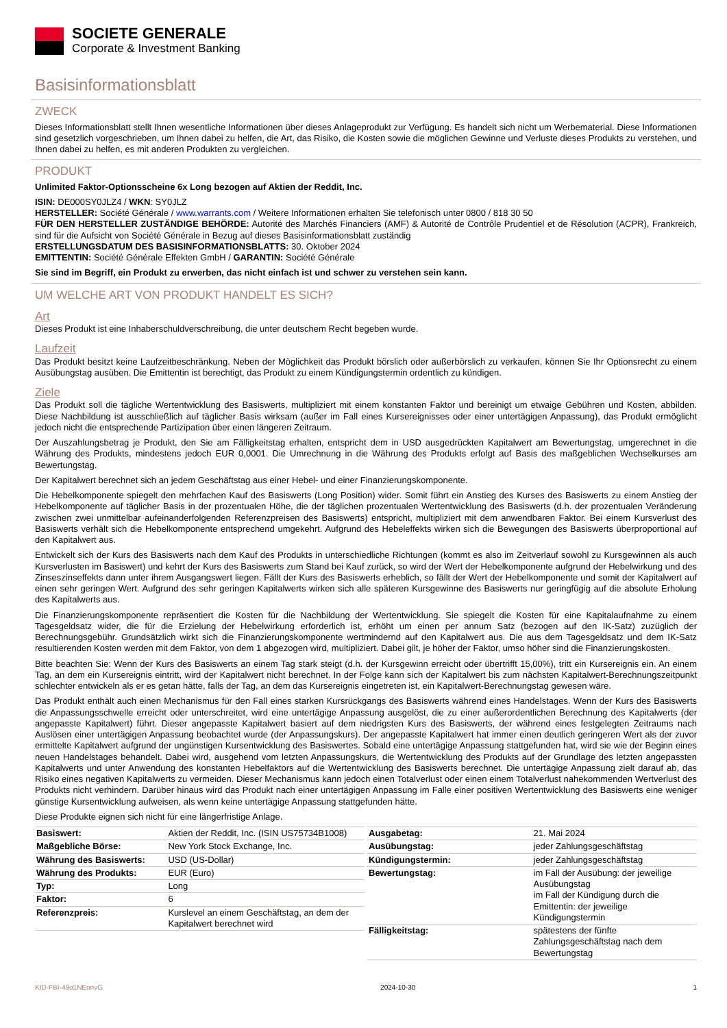SOCIETE GENERALE
Corporate & Investment Banking
Basisinformationsblatt
ZWECK
Dieses Informationsblatt stellt Ihnen wesentliche Informationen über dieses Anlageprodukt zur Verfügung. Es handelt sich nicht um Werbematerial. Diese Informationen sind gesetzlich vorgeschrieben, um Ihnen dabei zu helfen, die Art, das Risiko, die Kosten sowie die möglichen Gewinne und Verluste dieses Produkts zu verstehen, und Ihnen dabei zu helfen, es mit anderen Produkten zu vergleichen.
PRODUKT
Unlimited Faktor-Optionsscheine 6x Long bezogen auf Aktien der Reddit, Inc.
ISIN: DE000SY0JLZ4 / WKN: SY0JLZ
HERSTELLER: Société Générale / www.warrants.com / Weitere Informationen erhalten Sie telefonisch unter 0800 / 818 30 50
FÜR DEN HERSTELLER ZUSTÄNDIGE BEHÖRDE: Autorité des Marchés Financiers (AMF) & Autorité de Contrôle Prudentiel et de Résolution (ACPR), Frankreich, sind für die Aufsicht von Société Générale in Bezug auf dieses Basisinformationsblatt zuständig
ERSTELLUNGSDATUM DES BASISINFORMATIONSBLATTS: 30. Oktober 2024
EMITTENTIN: Société Générale Effekten GmbH / GARANTIN: Société Générale
Sie sind im Begriff, ein Produkt zu erwerben, das nicht einfach ist und schwer zu verstehen sein kann.
UM WELCHE ART VON PRODUKT HANDELT ES SICH?
Art
Dieses Produkt ist eine Inhaberschuldverschreibung, die unter deutschem Recht begeben wurde.
Laufzeit
Das Produkt besitzt keine Laufzeitbeschränkung. Neben der Möglichkeit das Produkt börslich oder außerbörslich zu verkaufen, können Sie Ihr Optionsrecht zu einem Ausübungstag ausüben. Die Emittentin ist berechtigt, das Produkt zu einem Kündigungstermin ordentlich zu kündigen.
Ziele
Das Produkt soll die tägliche Wertentwicklung des Basiswerts, multipliziert mit einem konstanten Faktor und bereinigt um etwaige Gebühren und Kosten, abbilden. Diese Nachbildung ist ausschließlich auf täglicher Basis wirksam (außer im Fall eines Kursereignisses oder einer untertägigen Anpassung), das Produkt ermöglicht jedoch nicht die entsprechende Partizipation über einen längeren Zeitraum.
Der Auszahlungsbetrag je Produkt, den Sie am Fälligkeitstag erhalten, entspricht dem in USD ausgedrückten Kapitalwert am Bewertungstag, umgerechnet in die Währung des Produkts, mindestens jedoch EUR 0,0001. Die Umrechnung in die Währung des Produkts erfolgt auf Basis des maßgeblichen Wechselkurses am Bewertungstag.
Der Kapitalwert berechnet sich an jedem Geschäftstag aus einer Hebel- und einer Finanzierungskomponente.
Die Hebelkomponente spiegelt den mehrfachen Kauf des Basiswerts (Long Position) wider. Somit führt ein Anstieg des Kurses des Basiswerts zu einem Anstieg der Hebelkomponente auf täglicher Basis in der prozentualen Höhe, die der täglichen prozentualen Wertentwicklung des Basiswerts (d.h. der prozentualen Veränderung zwischen zwei unmittelbar aufeinanderfolgenden Referenzpreisen des Basiswerts) entspricht, multipliziert mit dem anwendbaren Faktor. Bei einem Kursverlust des Basiswerts verhält sich die Hebelkomponente entsprechend umgekehrt. Aufgrund des Hebeleffekts wirken sich die Bewegungen des Basiswerts überproportional auf den Kapitalwert aus.
Entwickelt sich der Kurs des Basiswerts nach dem Kauf des Produkts in unterschiedliche Richtungen (kommt es also im Zeitverlauf sowohl zu Kursgewinnen als auch Kursverlusten im Basiswert) und kehrt der Kurs des Basiswerts zum Stand bei Kauf zurück, so wird der Wert der Hebelkomponente aufgrund der Hebelwirkung und des Zinseszinseffekts dann unter ihrem Ausgangswert liegen. Fällt der Kurs des Basiswerts erheblich, so fällt der Wert der Hebelkomponente und somit der Kapitalwert auf einen sehr geringen Wert. Aufgrund des sehr geringen Kapitalwerts wirken sich alle späteren Kursgewinne des Basiswerts nur geringfügig auf die absolute Erholung des Kapitalwerts aus.
Die Finanzierungskomponente repräsentiert die Kosten für die Nachbildung der Wertentwicklung. Sie spiegelt die Kosten für eine Kapitalaufnahme zu einem Tagesgeldsatz wider, die für die Erzielung der Hebelwirkung erforderlich ist, erhöht um einen per annum Satz (bezogen auf den IK-Satz) zuzüglich der Berechnungsgebühr. Grundsätzlich wirkt sich die Finanzierungskomponente wertmindernd auf den Kapitalwert aus. Die aus dem Tagesgeldsatz und dem IK-Satz resultierenden Kosten werden mit dem Faktor, von dem 1 abgezogen wird, multipliziert. Dabei gilt, je höher der Faktor, umso höher sind die Finanzierungskosten.
Bitte beachten Sie: Wenn der Kurs des Basiswerts an einem Tag stark steigt (d.h. der Kursgewinn erreicht oder übertrifft 15,00%), tritt ein Kursereignis ein. An einem Tag, an dem ein Kursereignis eintritt, wird der Kapitalwert nicht berechnet. In der Folge kann sich der Kapitalwert bis zum nächsten Kapitalwert-Berechnungszeitpunkt schlechter entwickeln als er es getan hätte, falls der Tag, an dem das Kursereignis eingetreten ist, ein Kapitalwert-Berechnungstag gewesen wäre.
Das Produkt enthält auch einen Mechanismus für den Fall eines starken Kursrückgangs des Basiswerts während eines Handelstages. Wenn der Kurs des Basiswerts die Anpassungsschwelle erreicht oder unterschreitet, wird eine untertägige Anpassung ausgelöst, die zu einer außerordentlichen Berechnung des Kapitalwerts (der angepasste Kapitalwert) führt. Dieser angepasste Kapitalwert basiert auf dem niedrigsten Kurs des Basiswerts, der während eines festgelegten Zeitraums nach Auslösen einer untertägigen Anpassung beobachtet wurde (der Anpassungskurs). Der angepasste Kapitalwert hat immer einen deutlich geringeren Wert als der zuvor ermittelte Kapitalwert aufgrund der ungünstigen Kursentwicklung des Basiswertes. Sobald eine untertägige Anpassung stattgefunden hat, wird sie wie der Beginn eines neuen Handelstages behandelt. Dabei wird, ausgehend vom letzten Anpassungskurs, die Wertentwicklung des Produkts auf der Grundlage des letzten angepassten Kapitalwerts und unter Anwendung des konstanten Hebelfaktors auf die Wertentwicklung des Basiswerts berechnet. Die untertägige Anpassung zielt darauf ab, das Risiko eines negativen Kapitalwerts zu vermeiden. Dieser Mechanismus kann jedoch einen Totalverlust oder einen einem Totalverlust nahekommenden Wertverlust des Produkts nicht verhindern. Darüber hinaus wird das Produkt nach einer untertägigen Anpassung im Falle einer positiven Wertentwicklung des Basiswerts eine weniger günstige Kursentwicklung aufweisen, als wenn keine untertägige Anpassung stattgefunden hätte.
Diese Produkte eignen sich nicht für eine längerfristige Anlage.
| Basiswert: | Aktien der Reddit, Inc. (ISIN US75734B1008) |
| Maßgebliche Börse: | New York Stock Exchange, Inc. |
| Währung des Basiswerts: | USD (US-Dollar) |
| Währung des Produkts: | EUR (Euro) |
| Typ: | Long |
| Faktor: | 6 |
| Referenzpreis: | Kurslevel an einem Geschäftstag, an dem der Kapitalwert berechnet wird |
| Ausgabetag: | 21. Mai 2024 |
| Ausübungstag: | jeder Zahlungsgeschäftstag |
| Kündigungstermin: | jeder Zahlungsgeschäftstag |
| Bewertungstag: | im Fall der Ausübung: der jeweilige Ausübungstag im Fall der Kündigung durch die Emittentin: der jeweilige Kündigungstermin |
| Fälligkeitstag: | spätestens der fünfte Zahlungsgeschäftstag nach dem Bewertungstag |
KID-FBI-49o1NEonvG 2024-10-30 1